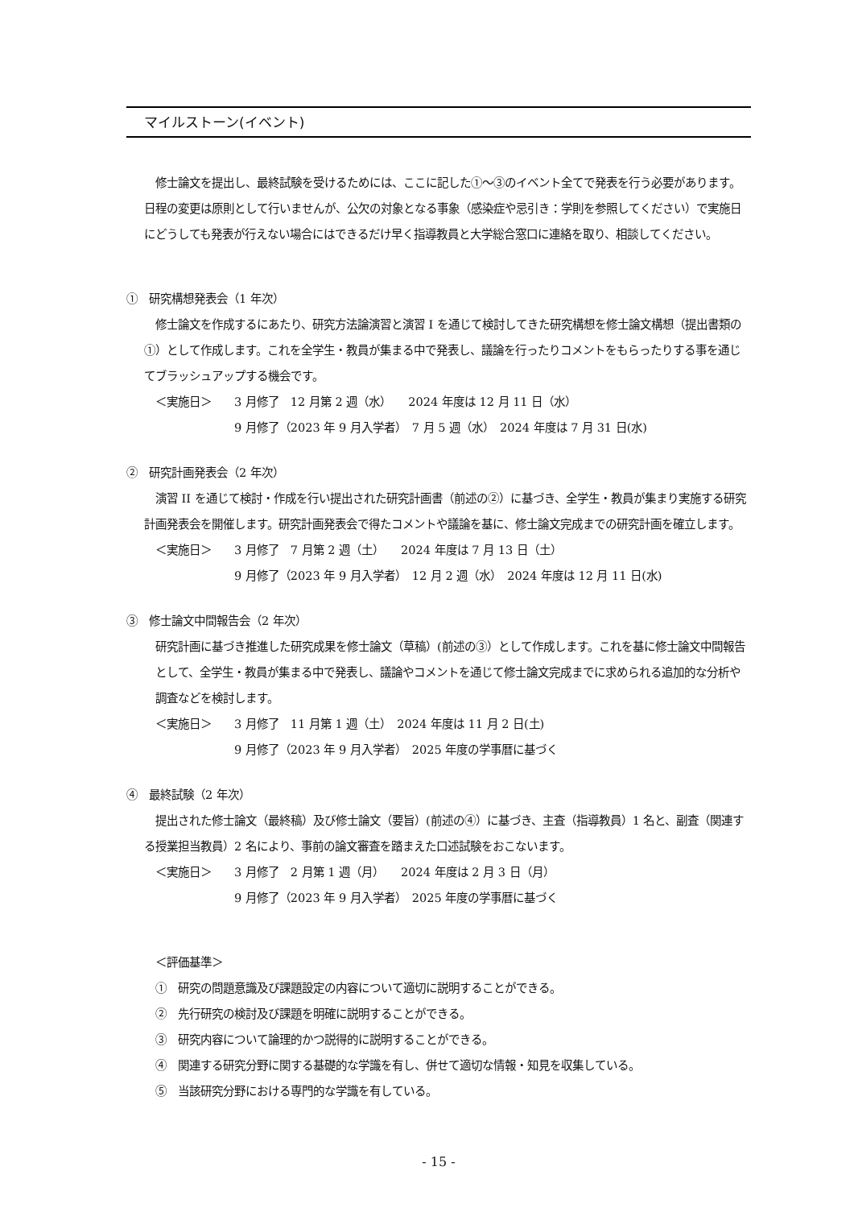マイルストーン(イベント)
　修士論文を提出し、最終試験を受けるためには、ここに記した①～③のイベント全てで発表を行う必要があります。日程の変更は原則として行いませんが、公欠の対象となる事象（感染症や忌引き：学則を参照してください）で実施日にどうしても発表が行えない場合にはできるだけ早く指導教員と大学総合窓口に連絡を取り、相談してください。
①　研究構想発表会（1 年次）
　修士論文を作成するにあたり、研究方法論演習と演習 I を通じて検討してきた研究構想を修士論文構想（提出書類の①）として作成します。これを全学生・教員が集まる中で発表し、議論を行ったりコメントをもらったりする事を通じてブラッシュアップする機会です。
＜実施日＞ 3 月修了　12 月第 2 週（水）　　2024 年度は 12 月 11 日（水）
9 月修了（2023 年 9 月入学者）　7 月 5 週（水）　2024 年度は 7 月 31 日(水)
②　研究計画発表会（2 年次）
　演習 II を通じて検討・作成を行い提出された研究計画書（前述の②）に基づき、全学生・教員が集まり実施する研究計画発表会を開催します。研究計画発表会で得たコメントや議論を基に、修士論文完成までの研究計画を確立します。
＜実施日＞ 3 月修了　7 月第 2 週（土）　　2024 年度は 7 月 13 日（土）
9 月修了（2023 年 9 月入学者）　12 月 2 週（水）　2024 年度は 12 月 11 日(水)
③　修士論文中間報告会（2 年次）
研究計画に基づき推進した研究成果を修士論文（草稿）(前述の③）として作成します。これを基に修士論文中間報告として、全学生・教員が集まる中で発表し、議論やコメントを通じて修士論文完成までに求められる追加的な分析や調査などを検討します。
＜実施日＞ 3 月修了　11 月第 1 週（土）　2024 年度は 11 月 2 日(土)
9 月修了（2023 年 9 月入学者）　2025 年度の学事暦に基づく
④　最終試験（2 年次）
　提出された修士論文（最終稿）及び修士論文（要旨）(前述の④）に基づき、主査（指導教員）1 名と、副査（関連する授業担当教員）2 名により、事前の論文審査を踏まえた口述試験をおこないます。
＜実施日＞ 3 月修了　2 月第 1 週（月）　　2024 年度は 2 月 3 日（月）
9 月修了（2023 年 9 月入学者）　2025 年度の学事暦に基づく
＜評価基準＞
①　研究の問題意識及び課題設定の内容について適切に説明することができる。
②　先行研究の検討及び課題を明確に説明することができる。
③　研究内容について論理的かつ説得的に説明することができる。
④　関連する研究分野に関する基礎的な学識を有し、併せて適切な情報・知見を収集している。
⑤　当該研究分野における専門的な学識を有している。
- 15 -